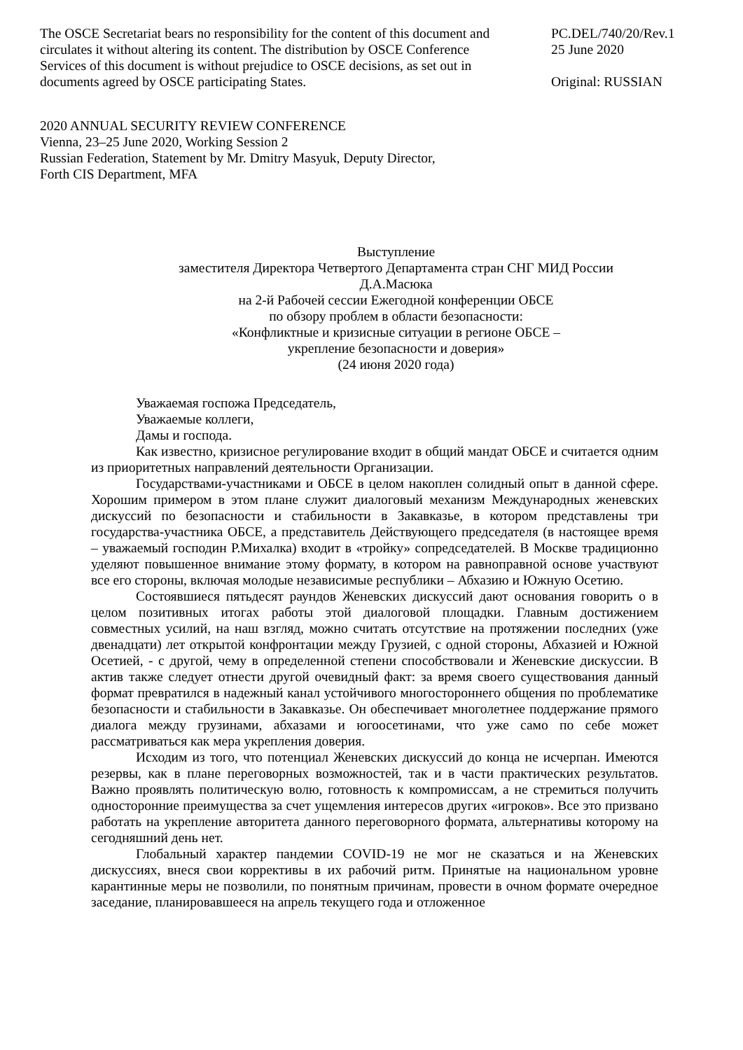The OSCE Secretariat bears no responsibility for the content of this document and circulates it without altering its content. The distribution by OSCE Conference Services of this document is without prejudice to OSCE decisions, as set out in documents agreed by OSCE participating States.
PC.DEL/740/20/Rev.1
25 June 2020
Original: RUSSIAN
2020 ANNUAL SECURITY REVIEW CONFERENCE
Vienna, 23–25 June 2020, Working Session 2
Russian Federation, Statement by Mr. Dmitry Masyuk, Deputy Director,
Forth CIS Department, MFA
Выступление
заместителя Директора Четвертого Департамента стран СНГ МИД России
Д.А.Масюка
на 2-й Рабочей сессии Ежегодной конференции ОБСЕ
по обзору проблем в области безопасности:
«Конфликтные и кризисные ситуации в регионе ОБСЕ –
укрепление безопасности и доверия»
(24 июня 2020 года)
Уважаемая госпожа Председатель,
Уважаемые коллеги,
Дамы и господа.
Как известно, кризисное регулирование входит в общий мандат ОБСЕ и считается одним из приоритетных направлений деятельности Организации.
Государствами-участниками и ОБСЕ в целом накоплен солидный опыт в данной сфере. Хорошим примером в этом плане служит диалоговый механизм Международных женевских дискуссий по безопасности и стабильности в Закавказье, в котором представлены три государства-участника ОБСЕ, а представитель Действующего председателя (в настоящее время – уважаемый господин Р.Михалка) входит в «тройку» сопредседателей. В Москве традиционно уделяют повышенное внимание этому формату, в котором на равноправной основе участвуют все его стороны, включая молодые независимые республики – Абхазию и Южную Осетию.
Состоявшиеся пятьдесят раундов Женевских дискуссий дают основания говорить о в целом позитивных итогах работы этой диалоговой площадки. Главным достижением совместных усилий, на наш взгляд, можно считать отсутствие на протяжении последних (уже двенадцати) лет открытой конфронтации между Грузией, с одной стороны, Абхазией и Южной Осетией, - с другой, чему в определенной степени способствовали и Женевские дискуссии. В актив также следует отнести другой очевидный факт: за время своего существования данный формат превратился в надежный канал устойчивого многостороннего общения по проблематике безопасности и стабильности в Закавказье. Он обеспечивает многолетнее поддержание прямого диалога между грузинами, абхазами и югоосетинами, что уже само по себе может рассматриваться как мера укрепления доверия.
Исходим из того, что потенциал Женевских дискуссий до конца не исчерпан. Имеются резервы, как в плане переговорных возможностей, так и в части практических результатов. Важно проявлять политическую волю, готовность к компромиссам, а не стремиться получить односторонние преимущества за счет ущемления интересов других «игроков». Все это призвано работать на укрепление авторитета данного переговорного формата, альтернативы которому на сегодняшний день нет.
Глобальный характер пандемии COVID-19 не мог не сказаться и на Женевских дискуссиях, внеся свои коррективы в их рабочий ритм. Принятые на национальном уровне карантинные меры не позволили, по понятным причинам, провести в очном формате очередное заседание, планировавшееся на апрель текущего года и отложенное